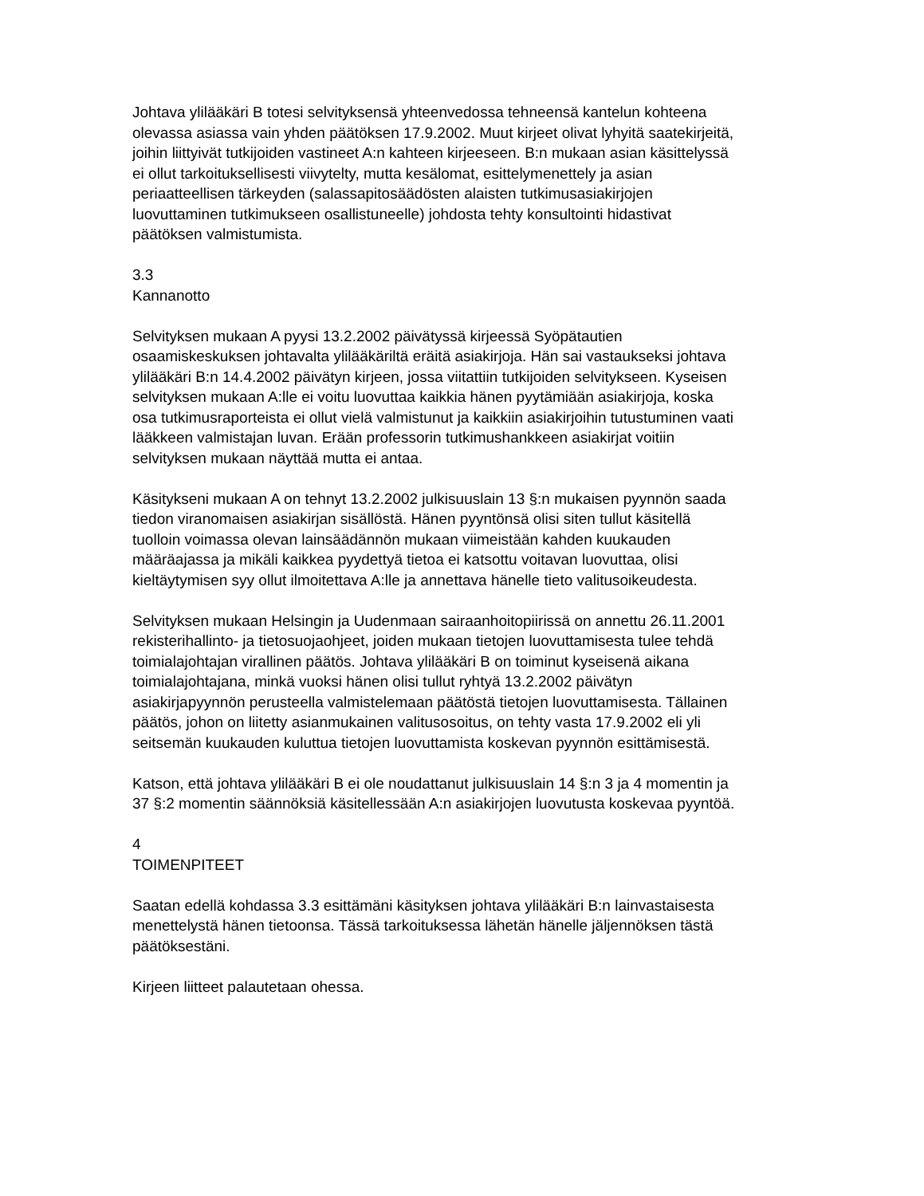Johtava ylilääkäri B totesi selvityksensä yhteenvedossa tehneensä kantelun kohteena olevassa asiassa vain yhden päätöksen 17.9.2002. Muut kirjeet olivat lyhyitä saatekirjeitä, joihin liittyivät tutkijoiden vastineet A:n kahteen kirjeeseen. B:n mukaan asian käsittelyssä ei ollut tarkoituksellisesti viivytelty, mutta kesälomat, esittelymenettely ja asian periaatteellisen tärkeyden (salassapitosäädösten alaisten tutkimusasiakirjojen luovuttaminen tutkimukseen osallistuneelle) johdosta tehty konsultointi hidastivat päätöksen valmistumista.
3.3
Kannanotto
Selvityksen mukaan A pyysi 13.2.2002 päivätyssä kirjeessä Syöpätautien osaamiskeskuksen johtavalta ylilääkäriltä eräitä asiakirjoja. Hän sai vastaukseksi johtava ylilääkäri B:n 14.4.2002 päivätyn kirjeen, jossa viitattiin tutkijoiden selvitykseen. Kyseisen selvityksen mukaan A:lle ei voitu luovuttaa kaikkia hänen pyytämiään asiakirjoja, koska osa tutkimusraporteista ei ollut vielä valmistunut ja kaikkiin asiakirjoihin tutustuminen vaati lääkkeen valmistajan luvan. Erään professorin tutkimushankkeen asiakirjat voitiin selvityksen mukaan näyttää mutta ei antaa.
Käsitykseni mukaan A on tehnyt 13.2.2002 julkisuuslain 13 §:n mukaisen pyynnön saada tiedon viranomaisen asiakirjan sisällöstä. Hänen pyyntönsä olisi siten tullut käsitellä tuolloin voimassa olevan lainsäädännön mukaan viimeistään kahden kuukauden määräajassa ja mikäli kaikkea pyydettyä tietoa ei katsottu voitavan luovuttaa, olisi kieltäytymisen syy ollut ilmoitettava A:lle ja annettava hänelle tieto valitusoikeudesta.
Selvityksen mukaan Helsingin ja Uudenmaan sairaanhoitopiirissä on annettu 26.11.2001 rekisterihallinto- ja tietosuojaohjeet, joiden mukaan tietojen luovuttamisesta tulee tehdä toimialajohtajan virallinen päätös. Johtava ylilääkäri B on toiminut kyseisenä aikana toimialajohtajana, minkä vuoksi hänen olisi tullut ryhtyä 13.2.2002 päivätyn asiakirjapyynnön perusteella valmistelemaan päätöstä tietojen luovuttamisesta. Tällainen päätös, johon on liitetty asianmukainen valitusosoitus, on tehty vasta 17.9.2002 eli yli seitsemän kuukauden kuluttua tietojen luovuttamista koskevan pyynnön esittämisestä.
Katson, että johtava ylilääkäri B ei ole noudattanut julkisuuslain 14 §:n 3 ja 4 momentin ja 37 §:2 momentin säännöksiä käsitellessään A:n asiakirjojen luovutusta koskevaa pyyntöä.
4
TOIMENPITEET
Saatan edellä kohdassa 3.3 esittämäni käsityksen johtava ylilääkäri B:n lainvastaisesta menettelystä hänen tietoonsa. Tässä tarkoituksessa lähetän hänelle jäljennöksen tästä päätöksestäni.
Kirjeen liitteet palautetaan ohessa.